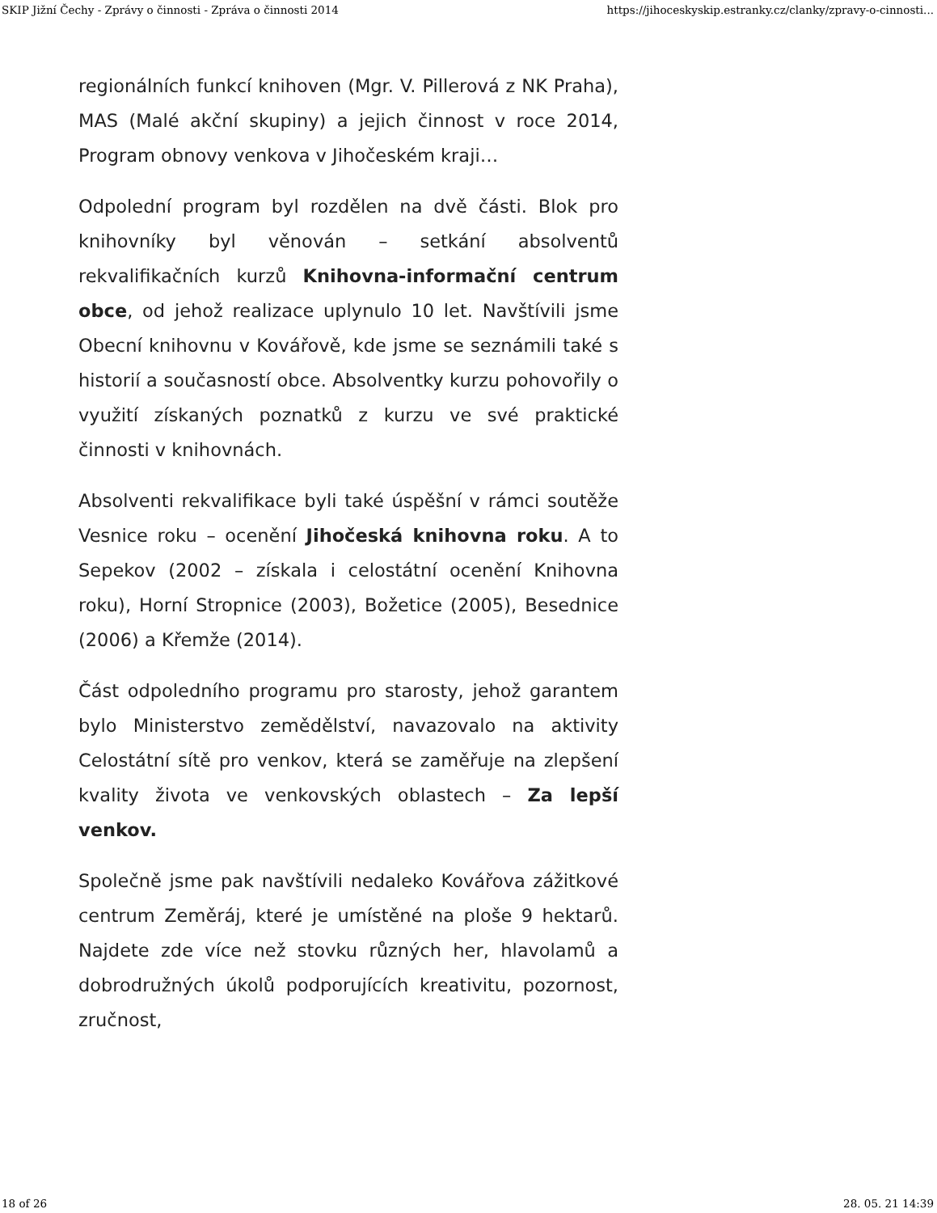SKIP Jižní Čechy - Zprávy o činnosti - Zpráva o činnosti 2014 https://jihoceskyskip.estranky.cz/clanky/zpravy-o-cinnosti...
regionálních funkcí knihoven (Mgr. V. Pillerová z NK Praha), MAS (Malé akční skupiny) a jejich činnost v roce 2014, Program obnovy venkova v Jihočeském kraji…
Odpolední program byl rozdělen na dvě části. Blok pro knihovníky byl věnován – setkání absolventů rekvalifikačních kurzů Knihovna-informační centrum obce, od jehož realizace uplynulo 10 let. Navštívili jsme Obecní knihovnu v Kovářově, kde jsme se seznámili také s historií a současností obce. Absolventky kurzu pohovořily o využití získaných poznatků z kurzu ve své praktické činnosti v knihovnách.
Absolventi rekvalifikace byli také úspěšní v rámci soutěže Vesnice roku – ocenění Jihočeská knihovna roku. A to Sepekov (2002 – získala i celostátní ocenění Knihovna roku), Horní Stropnice (2003), Božetice (2005), Besednice (2006) a Křemže (2014).
Část odpoledního programu pro starosty, jehož garantem bylo Ministerstvo zemědělství, navazovalo na aktivity Celostátní sítě pro venkov, která se zaměřuje na zlepšení kvality života ve venkovských oblastech – Za lepší venkov.
Společně jsme pak navštívili nedaleko Kovářova zážitkové centrum Zeměráj, které je umístěné na ploše 9 hektarů. Najdete zde více než stovku různých her, hlavolamů a dobrodružných úkolů podporujících kreativitu, pozornost, zručnost,
18 of 26 28. 05. 21 14:39